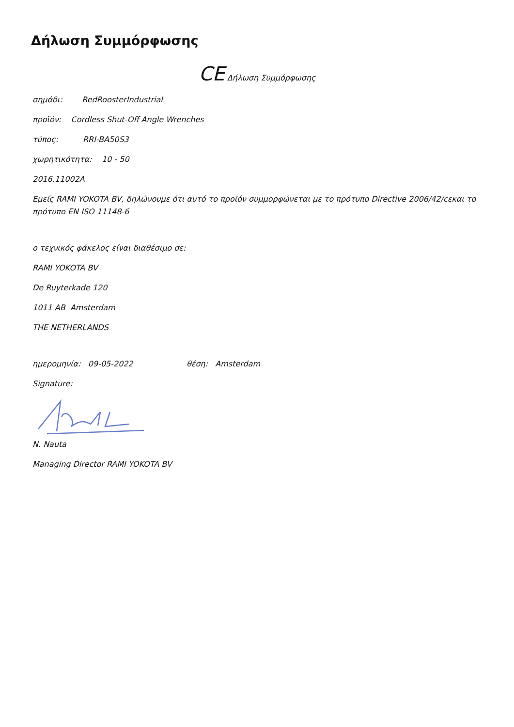Δήλωση Συμμόρφωσης
CE Δήλωση Συμμόρφωσης
σημάδι: RedRoosterIndustrial
προϊόν: Cordless Shut-Off Angle Wrenches
τύπος: RRI-BA50S3
χωρητικότητα: 10 - 50
2016.11002A
Εμείς RAMI YOKOTA BV, δηλώνουμε ότι αυτό το προϊόν συμμορφώνεται με το πρότυπο Directive 2006/42/cεκαι το πρότυπο EN ISO 11148-6
ο τεχνικός φάκελος είναι διαθέσιμο σε:
RAMI YOKOTA BV
De Ruyterkade 120
1011 AB Amsterdam
THE NETHERLANDS
ημερομηνία: 09-05-2022 θέση: Amsterdam
Signature:
N. Nauta
Managing Director RAMI YOKOTA BV